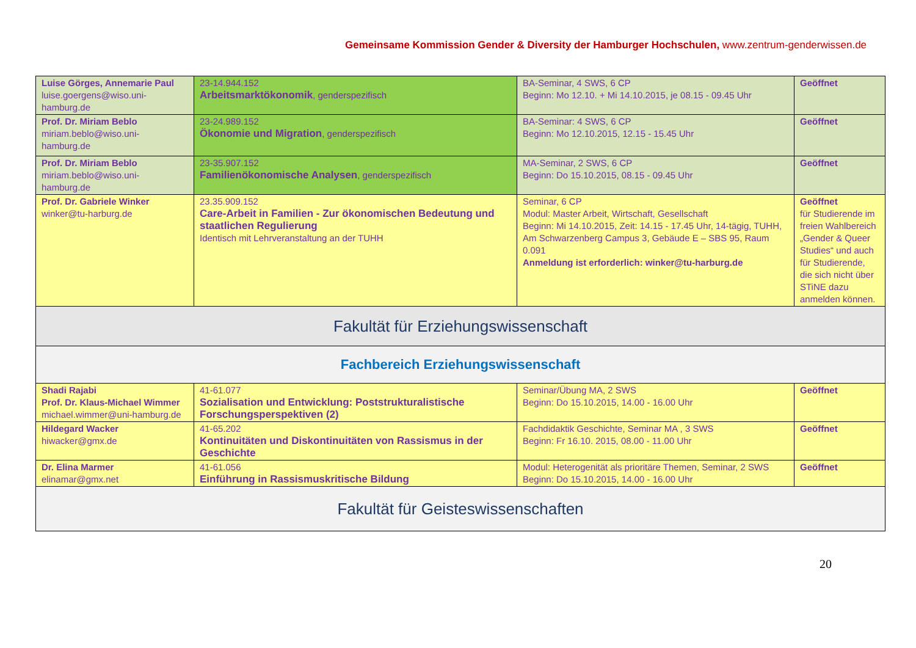Gemeinsame Kommission Gender & Diversity der Hamburger Hochschulen, www.zentrum-genderwissen.de
| Luise Görges, Annemarie Paul luise.goergens@wiso.uni-hamburg.de | 23-14.944.152 Arbeitsmarktökonomik , genderspezifisch | BA-Seminar, 4 SWS, 6 CP Beginn: Mo 12.10. + Mi 14.10.2015, je 08.15 - 09.45 Uhr | Geöffnet |
| Prof. Dr. Miriam Beblo miriam.beblo@wiso.uni-hamburg.de | 23-24.989.152 Ökonomie und Migration , genderspezifisch | BA-Seminar: 4 SWS, 6 CP Beginn: Mo 12.10.2015, 12.15 - 15.45 Uhr | Geöffnet |
| Prof. Dr. Miriam Beblo miriam.beblo@wiso.uni-hamburg.de | 23-35.907.152 Familienökonomische Analysen , genderspezifisch | MA-Seminar, 2 SWS, 6 CP Beginn: Do 15.10.2015, 08.15 - 09.45 Uhr | Geöffnet |
| Prof. Dr. Gabriele Winker winker@tu-harburg.de | 23.35.909.152 Care-Arbeit in Familien - Zur ökonomischen Bedeutung und staatlichen Regulierung Identisch mit Lehrveranstaltung an der TUHH | Seminar, 6 CP Modul: Master Arbeit, Wirtschaft, Gesellschaft Beginn: Mi 14.10.2015, Zeit: 14.15 - 17.45 Uhr, 14-tägig, TUHH, Am Schwarzenberg Campus 3, Gebäude E – SBS 95, Raum 0.091 Anmeldung ist erforderlich: winker@tu-harburg.de | Geöffnet für Studierende im freien Wahlbereich „Gender & Queer Studies“ und auch für Studierende, die sich nicht über STiNE dazu anmelden können. |
| Fakultät für Erziehungswissenschaft | | | |
| Fachbereich Erziehungswissenschaft | | | |
| Shadi Rajabi Prof. Dr. Klaus-Michael Wimmer michael.wimmer@uni-hamburg.de | 41-61.077 Sozialisation und Entwicklung: Poststrukturalistische Forschungsperspektiven (2) | Seminar/Übung MA, 2 SWS Beginn: Do 15.10.2015, 14.00 - 16.00 Uhr | Geöffnet |
| Hildegard Wacker hiwacker@gmx.de | 41-65.202 Kontinuitäten und Diskontinuitäten von Rassismus in der Geschichte | Fachdidaktik Geschichte, Seminar MA , 3 SWS Beginn: Fr 16.10. 2015, 08.00 - 11.00 Uhr | Geöffnet |
| Dr. Elina Marmer elinamar@gmx.net | 41-61.056 Einführung in Rassismuskritische Bildung | Modul: Heterogenität als prioritäre Themen, Seminar, 2 SWS Beginn: Do 15.10.2015, 14.00 - 16.00 Uhr | Geöffnet |
| Fakultät für Geisteswissenschaften | | | |
20